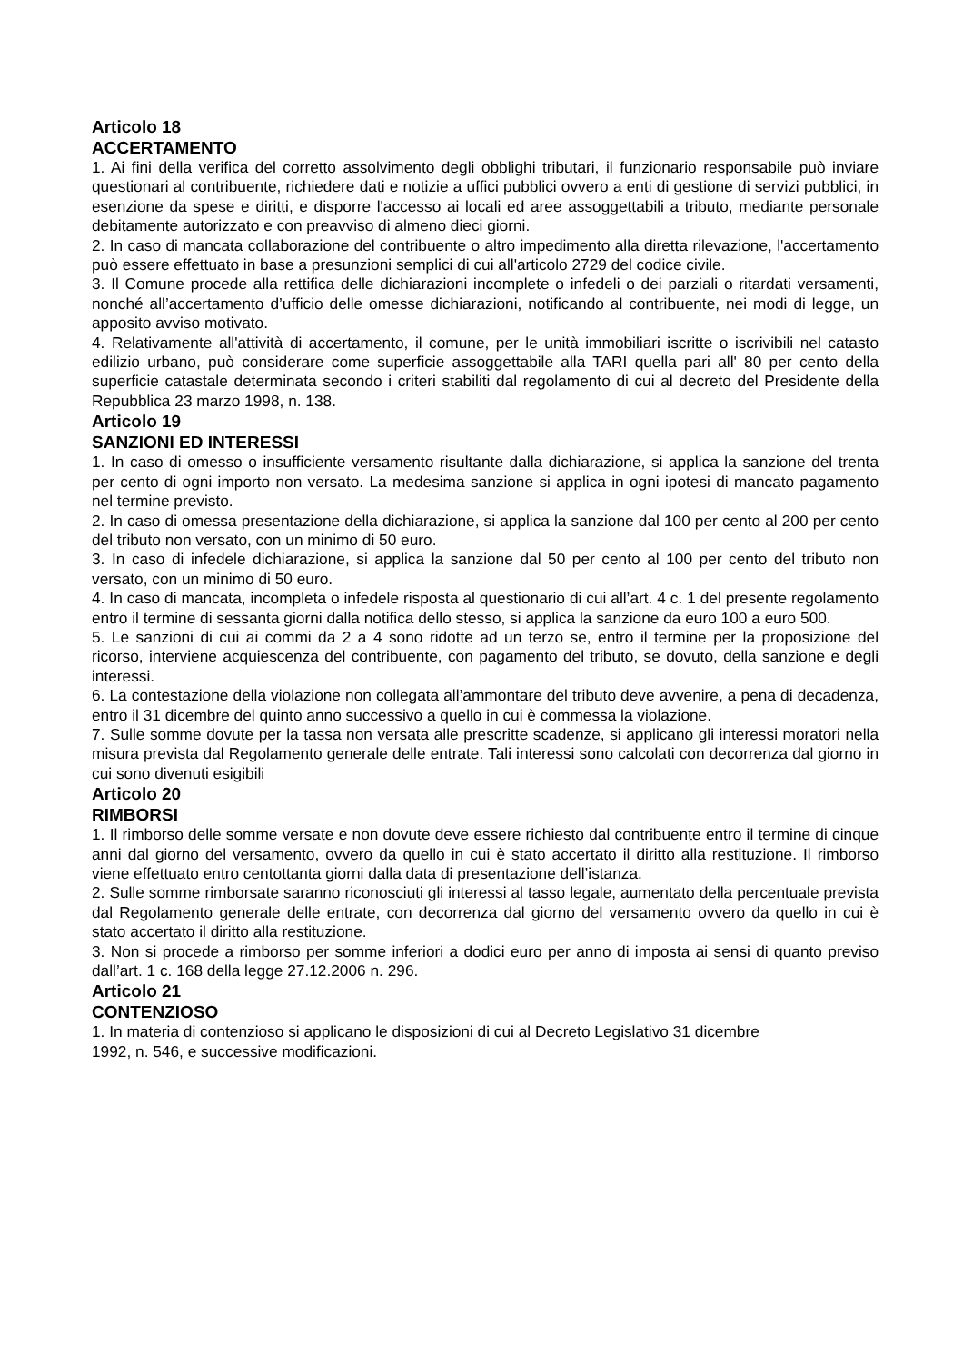Articolo 18
ACCERTAMENTO
1. Ai fini della verifica del corretto assolvimento degli obblighi tributari, il funzionario responsabile può inviare questionari al contribuente, richiedere dati e notizie a uffici pubblici ovvero a enti di gestione di servizi pubblici, in esenzione da spese e diritti, e disporre l'accesso ai locali ed aree assoggettabili a tributo, mediante personale debitamente autorizzato e con preavviso di almeno dieci giorni.
2. In caso di mancata collaborazione del contribuente o altro impedimento alla diretta rilevazione, l'accertamento può essere effettuato in base a presunzioni semplici di cui all'articolo 2729 del codice civile.
3. Il Comune procede alla rettifica delle dichiarazioni incomplete o infedeli o dei parziali o ritardati versamenti, nonché all’accertamento d’ufficio delle omesse dichiarazioni, notificando al contribuente, nei modi di legge, un apposito avviso motivato.
4. Relativamente all'attività di accertamento, il comune, per le unità immobiliari iscritte o iscrivibili nel catasto edilizio urbano, può considerare come superficie assoggettabile alla TARI quella pari all' 80 per cento della superficie catastale determinata secondo i criteri stabiliti dal regolamento di cui al decreto del Presidente della Repubblica 23 marzo 1998, n. 138.
Articolo 19
SANZIONI ED INTERESSI
1. In caso di omesso o insufficiente versamento risultante dalla dichiarazione, si applica la sanzione del trenta per cento di ogni importo non versato. La medesima sanzione si applica in ogni ipotesi di mancato pagamento nel termine previsto.
2. In caso di omessa presentazione della dichiarazione, si applica la sanzione dal 100 per cento al 200 per cento del tributo non versato, con un minimo di 50 euro.
3. In caso di infedele dichiarazione, si applica la sanzione dal 50 per cento al 100 per cento del tributo non versato, con un minimo di 50 euro.
4. In caso di mancata, incompleta o infedele risposta al questionario di cui all’art. 4 c. 1 del presente regolamento entro il termine di sessanta giorni dalla notifica dello stesso, si applica la sanzione da euro 100 a euro 500.
5. Le sanzioni di cui ai commi da 2 a 4 sono ridotte ad un terzo se, entro il termine per la proposizione del ricorso, interviene acquiescenza del contribuente, con pagamento del tributo, se dovuto, della sanzione e degli interessi.
6. La contestazione della violazione non collegata all’ammontare del tributo deve avvenire, a pena di decadenza, entro il 31 dicembre del quinto anno successivo a quello in cui è commessa la violazione.
7. Sulle somme dovute per la tassa non versata alle prescritte scadenze, si applicano gli interessi moratori nella misura prevista dal Regolamento generale delle entrate. Tali interessi sono calcolati con decorrenza dal giorno in cui sono divenuti esigibili
Articolo 20
RIMBORSI
1. Il rimborso delle somme versate e non dovute deve essere richiesto dal contribuente entro il termine di cinque anni dal giorno del versamento, ovvero da quello in cui è stato accertato il diritto alla restituzione. Il rimborso viene effettuato entro centottanta giorni dalla data di presentazione dell’istanza.
2. Sulle somme rimborsate saranno riconosciuti gli interessi al tasso legale, aumentato della percentuale prevista dal Regolamento generale delle entrate, con decorrenza dal giorno del versamento ovvero da quello in cui è stato accertato il diritto alla restituzione.
3. Non si procede a rimborso per somme inferiori a dodici euro per anno di imposta ai sensi di quanto previso dall’art. 1 c. 168 della legge 27.12.2006 n. 296.
Articolo 21
CONTENZIOSO
1. In materia di contenzioso si applicano le disposizioni di cui al Decreto Legislativo 31 dicembre
1992, n. 546, e successive modificazioni.